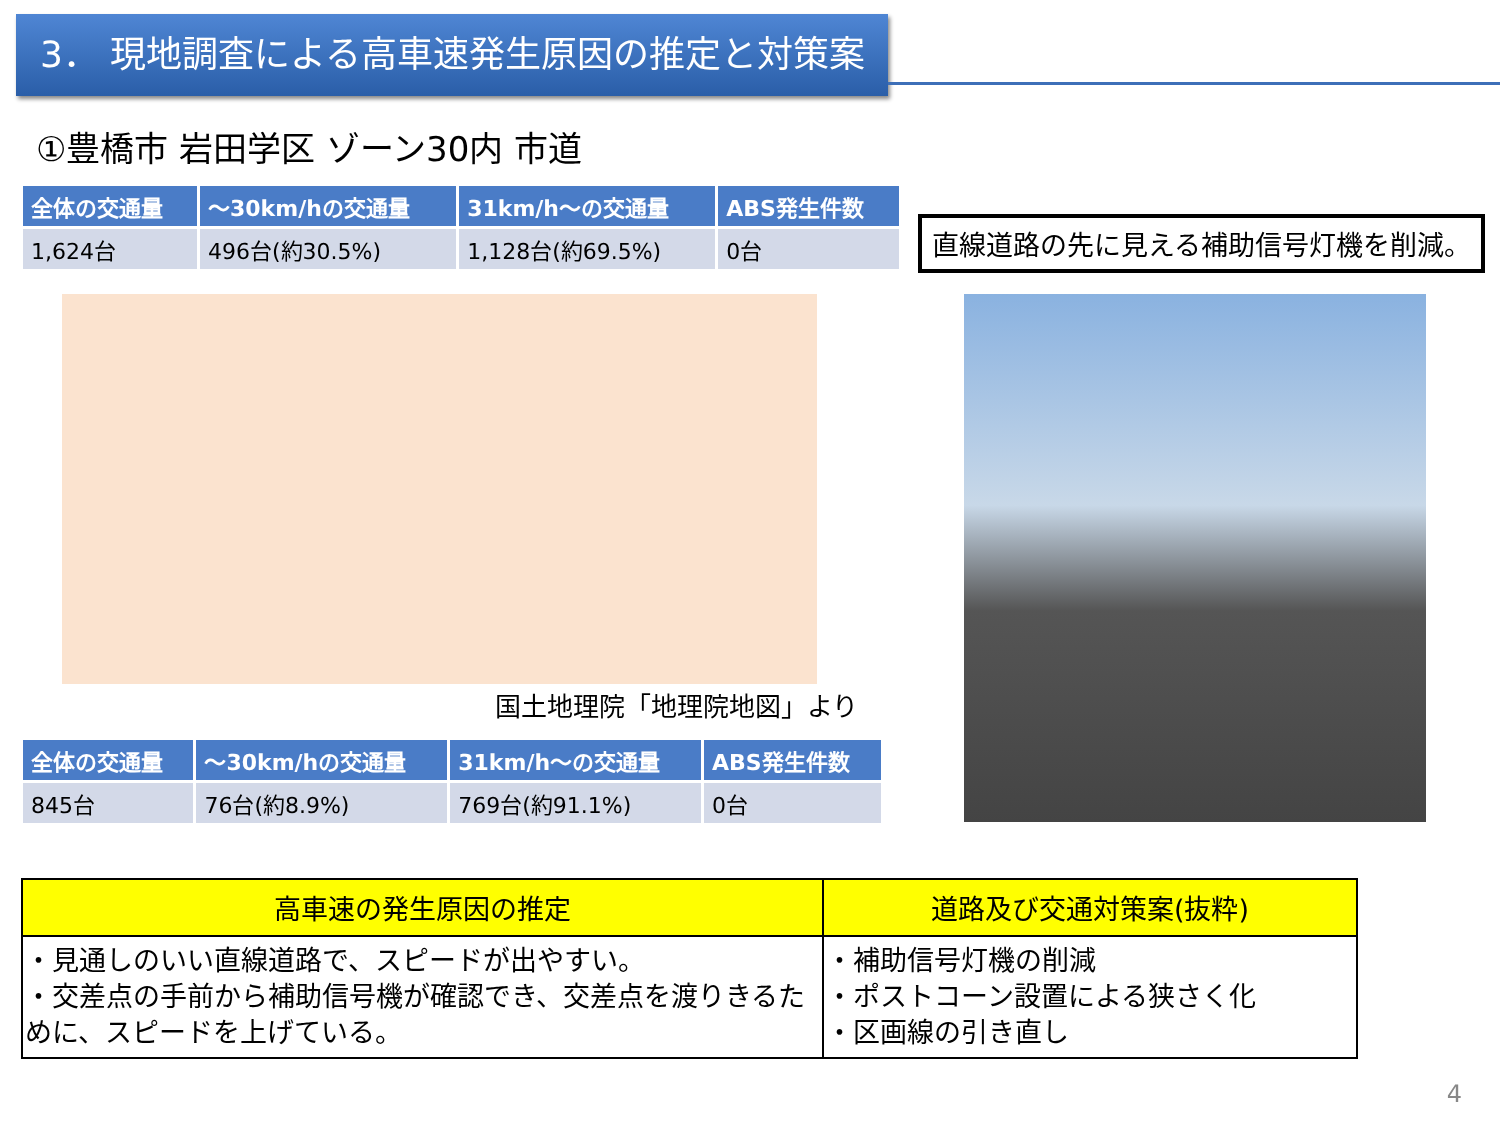3． 現地調査による高車速発生原因の推定と対策案
①豊橋市 岩田学区 ゾーン30内 市道
| 全体の交通量 | ～30km/hの交通量 | 31km/h～の交通量 | ABS発生件数 |
| --- | --- | --- | --- |
| 1,624台 | 496台(約30.5%) | 1,128台(約69.5%) | 0台 |
国土地理院「地理院地図」より
| 全体の交通量 | ～30km/hの交通量 | 31km/h～の交通量 | ABS発生件数 |
| --- | --- | --- | --- |
| 845台 | 76台(約8.9%) | 769台(約91.1%) | 0台 |
直線道路の先に見える補助信号灯機を削減。
| 高車速の発生原因の推定 | 道路及び交通対策案(抜粋) |
| --- | --- |
| ・見通しのいい直線道路で、スピードが出やすい。 ・交差点の手前から補助信号機が確認でき、交差点を渡りきるために、スピードを上げている。 | ・補助信号灯機の削減 ・ポストコーン設置による狭さく化 ・区画線の引き直し |
4